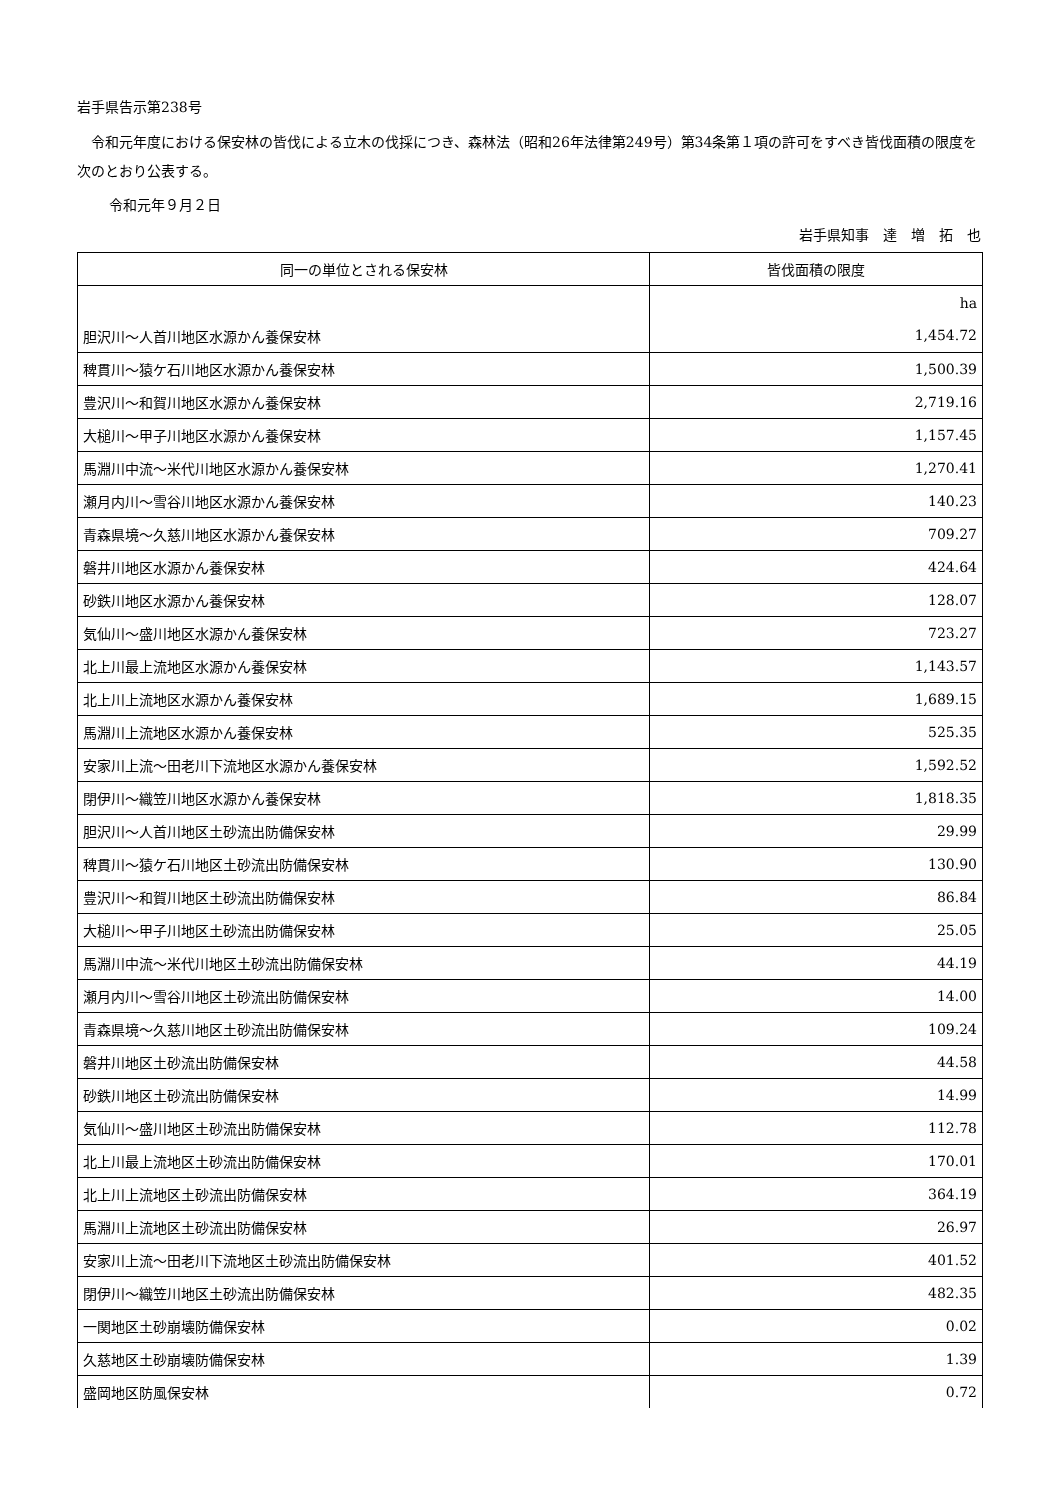岩手県告示第238号
令和元年度における保安林の皆伐による立木の伐採につき、森林法（昭和26年法律第249号）第34条第１項の許可をすべき皆伐面積の限度を次のとおり公表する。
令和元年９月２日
岩手県知事　達　増　拓　也
| 同一の単位とされる保安林 | 皆伐面積の限度 |
| --- | --- |
| 胆沢川～人首川地区水源かん養保安林 | ha 1,454.72 |
| 稗貫川～猿ケ石川地区水源かん養保安林 | 1,500.39 |
| 豊沢川～和賀川地区水源かん養保安林 | 2,719.16 |
| 大槌川～甲子川地区水源かん養保安林 | 1,157.45 |
| 馬淵川中流～米代川地区水源かん養保安林 | 1,270.41 |
| 瀬月内川～雪谷川地区水源かん養保安林 | 140.23 |
| 青森県境～久慈川地区水源かん養保安林 | 709.27 |
| 磐井川地区水源かん養保安林 | 424.64 |
| 砂鉄川地区水源かん養保安林 | 128.07 |
| 気仙川～盛川地区水源かん養保安林 | 723.27 |
| 北上川最上流地区水源かん養保安林 | 1,143.57 |
| 北上川上流地区水源かん養保安林 | 1,689.15 |
| 馬淵川上流地区水源かん養保安林 | 525.35 |
| 安家川上流～田老川下流地区水源かん養保安林 | 1,592.52 |
| 閉伊川～織笠川地区水源かん養保安林 | 1,818.35 |
| 胆沢川～人首川地区土砂流出防備保安林 | 29.99 |
| 稗貫川～猿ケ石川地区土砂流出防備保安林 | 130.90 |
| 豊沢川～和賀川地区土砂流出防備保安林 | 86.84 |
| 大槌川～甲子川地区土砂流出防備保安林 | 25.05 |
| 馬淵川中流～米代川地区土砂流出防備保安林 | 44.19 |
| 瀬月内川～雪谷川地区土砂流出防備保安林 | 14.00 |
| 青森県境～久慈川地区土砂流出防備保安林 | 109.24 |
| 磐井川地区土砂流出防備保安林 | 44.58 |
| 砂鉄川地区土砂流出防備保安林 | 14.99 |
| 気仙川～盛川地区土砂流出防備保安林 | 112.78 |
| 北上川最上流地区土砂流出防備保安林 | 170.01 |
| 北上川上流地区土砂流出防備保安林 | 364.19 |
| 馬淵川上流地区土砂流出防備保安林 | 26.97 |
| 安家川上流～田老川下流地区土砂流出防備保安林 | 401.52 |
| 閉伊川～織笠川地区土砂流出防備保安林 | 482.35 |
| 一関地区土砂崩壊防備保安林 | 0.02 |
| 久慈地区土砂崩壊防備保安林 | 1.39 |
| 盛岡地区防風保安林 | 0.72 |